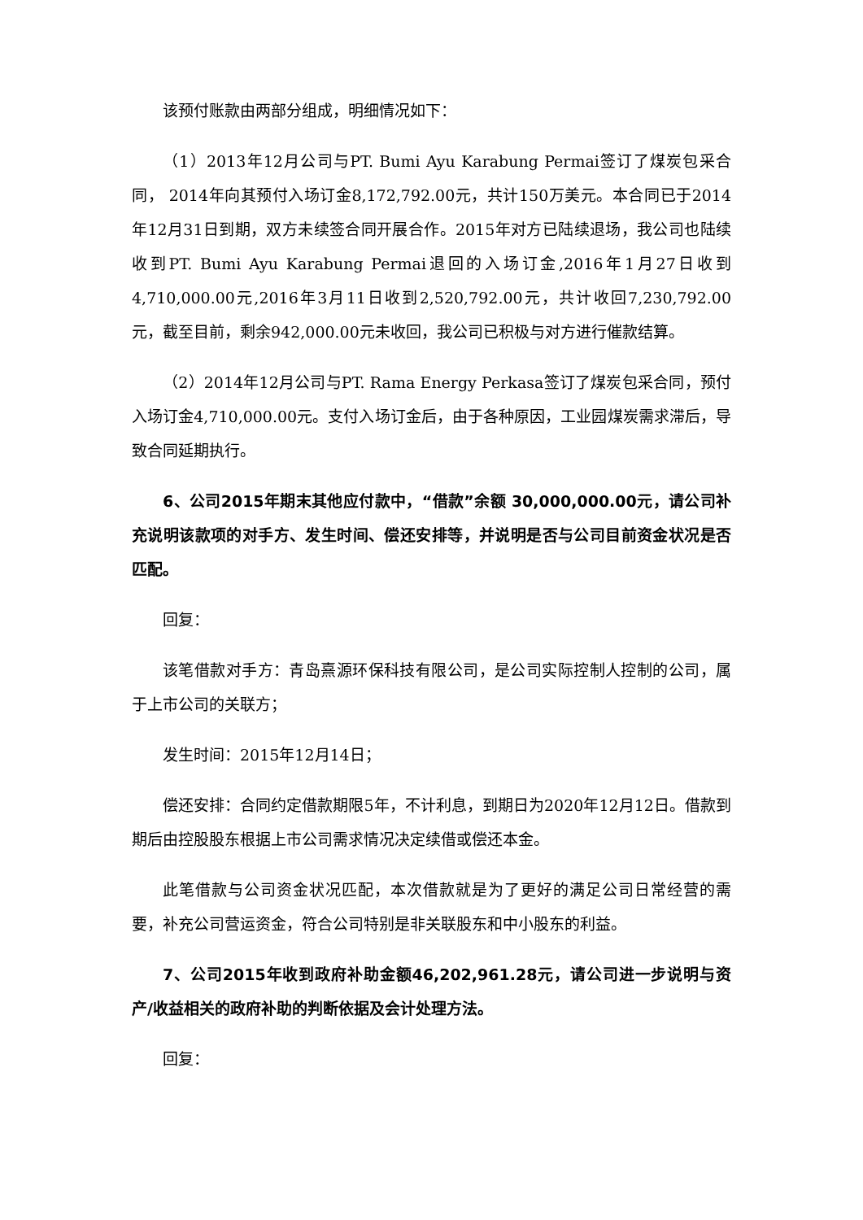该预付账款由两部分组成，明细情况如下：
（1）2013年12月公司与PT. Bumi Ayu Karabung Permai签订了煤炭包采合同， 2014年向其预付入场订金8,172,792.00元，共计150万美元。本合同已于2014年12月31日到期，双方未续签合同开展合作。2015年对方已陆续退场，我公司也陆续收到PT. Bumi Ayu Karabung Permai退回的入场订金,2016年1月27日收到4,710,000.00元,2016年3月11日收到2,520,792.00元，共计收回7,230,792.00元，截至目前，剩余942,000.00元未收回，我公司已积极与对方进行催款结算。
（2）2014年12月公司与PT. Rama Energy Perkasa签订了煤炭包采合同，预付入场订金4,710,000.00元。支付入场订金后，由于各种原因，工业园煤炭需求滞后，导致合同延期执行。
6、公司2015年期末其他应付款中，“借款”余额 30,000,000.00元，请公司补充说明该款项的对手方、发生时间、偿还安排等，并说明是否与公司目前资金状况是否匹配。
回复：
该笔借款对手方：青岛熹源环保科技有限公司，是公司实际控制人控制的公司，属于上市公司的关联方；
发生时间：2015年12月14日；
偿还安排：合同约定借款期限5年，不计利息，到期日为2020年12月12日。借款到期后由控股股东根据上市公司需求情况决定续借或偿还本金。
此笔借款与公司资金状况匹配，本次借款就是为了更好的满足公司日常经营的需要，补充公司营运资金，符合公司特别是非关联股东和中小股东的利益。
7、公司2015年收到政府补助金额46,202,961.28元，请公司进一步说明与资产/收益相关的政府补助的判断依据及会计处理方法。
回复：